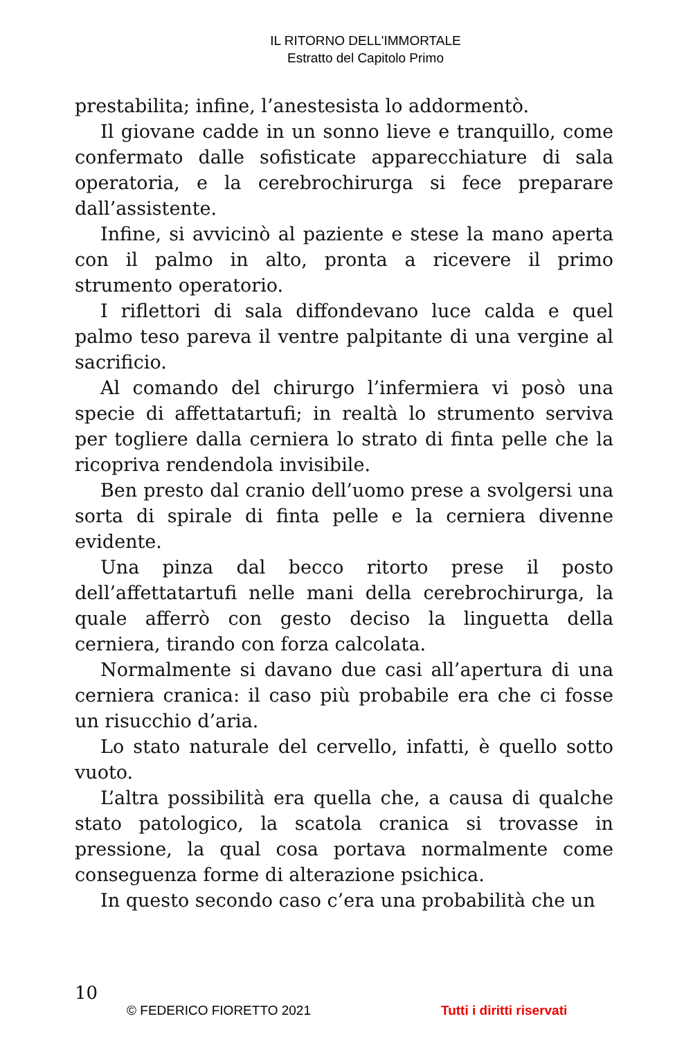IL RITORNO DELL'IMMORTALE
Estratto del Capitolo Primo
prestabilita; infine, l’anestesista lo addormentò.
Il giovane cadde in un sonno lieve e tranquillo, come confermato dalle sofisticate apparecchiature di sala operatoria, e la cerebrochirurga si fece preparare dall’assistente.
Infine, si avvicinò al paziente e stese la mano aperta con il palmo in alto, pronta a ricevere il primo strumento operatorio.
I riflettori di sala diffondevano luce calda e quel palmo teso pareva il ventre palpitante di una vergine al sacrificio.
Al comando del chirurgo l’infermiera vi posò una specie di affettatartufi; in realtà lo strumento serviva per togliere dalla cerniera lo strato di finta pelle che la ricopriva rendendola invisibile.
Ben presto dal cranio dell’uomo prese a svolgersi una sorta di spirale di finta pelle e la cerniera divenne evidente.
Una pinza dal becco ritorto prese il posto dell’affettatartufi nelle mani della cerebrochirurga, la quale afferrò con gesto deciso la linguetta della cerniera, tirando con forza calcolata.
Normalmente si davano due casi all’apertura di una cerniera cranica: il caso più probabile era che ci fosse un risucchio d’aria.
Lo stato naturale del cervello, infatti, è quello sotto vuoto.
L’altra possibilità era quella che, a causa di qualche stato patologico, la scatola cranica si trovasse in pressione, la qual cosa portava normalmente come conseguenza forme di alterazione psichica.
In questo secondo caso c’era una probabilità che un
10
© FEDERICO FIORETTO 2021 Tutti i diritti riservati